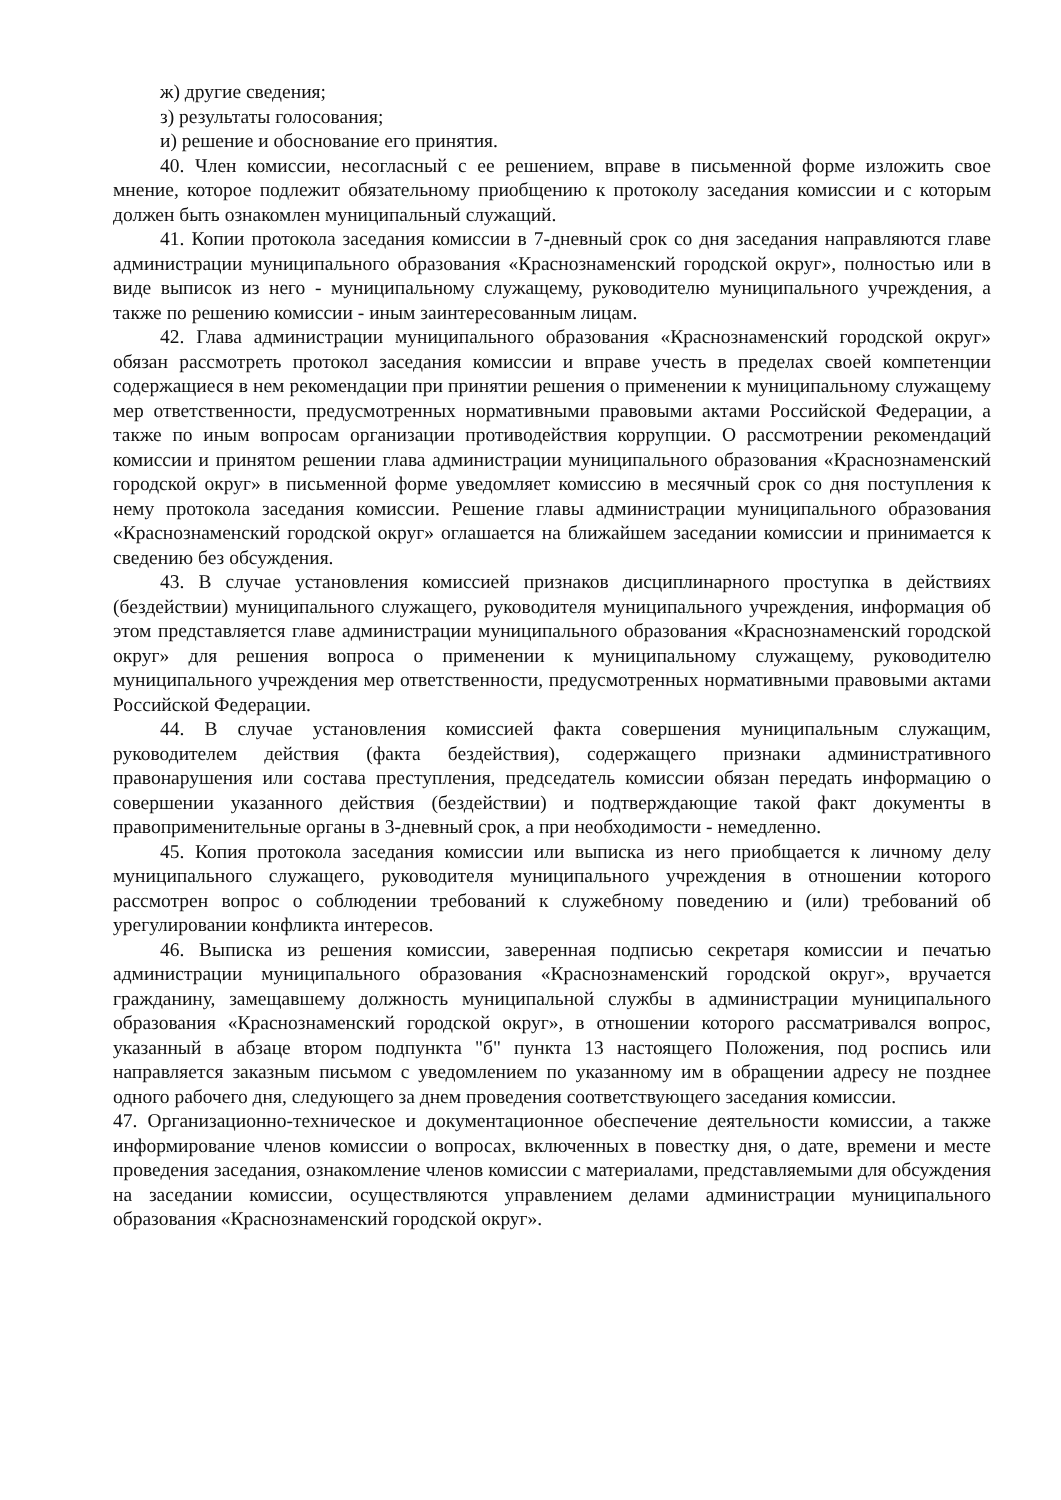ж) другие сведения;
з) результаты голосования;
и) решение и обоснование его принятия.
40. Член комиссии, несогласный с ее решением, вправе в письменной форме изложить свое мнение, которое подлежит обязательному приобщению к протоколу заседания комиссии и с которым должен быть ознакомлен муниципальный служащий.
41. Копии протокола заседания комиссии в 7-дневный срок со дня заседания направляются главе администрации муниципального образования «Краснознаменский городской округ», полностью или в виде выписок из него - муниципальному служащему, руководителю муниципального учреждения, а также по решению комиссии - иным заинтересованным лицам.
42. Глава администрации муниципального образования «Краснознаменский городской округ» обязан рассмотреть протокол заседания комиссии и вправе учесть в пределах своей компетенции содержащиеся в нем рекомендации при принятии решения о применении к муниципальному служащему мер ответственности, предусмотренных нормативными правовыми актами Российской Федерации, а также по иным вопросам организации противодействия коррупции. О рассмотрении рекомендаций комиссии и принятом решении глава администрации муниципального образования «Краснознаменский городской округ» в письменной форме уведомляет комиссию в месячный срок со дня поступления к нему протокола заседания комиссии. Решение главы администрации муниципального образования «Краснознаменский городской округ» оглашается на ближайшем заседании комиссии и принимается к сведению без обсуждения.
43. В случае установления комиссией признаков дисциплинарного проступка в действиях (бездействии) муниципального служащего, руководителя муниципального учреждения, информация об этом представляется главе администрации муниципального образования «Краснознаменский городской округ» для решения вопроса о применении к муниципальному служащему, руководителю муниципального учреждения мер ответственности, предусмотренных нормативными правовыми актами Российской Федерации.
44. В случае установления комиссией факта совершения муниципальным служащим, руководителем действия (факта бездействия), содержащего признаки административного правонарушения или состава преступления, председатель комиссии обязан передать информацию о совершении указанного действия (бездействии) и подтверждающие такой факт документы в правоприменительные органы в 3-дневный срок, а при необходимости - немедленно.
45. Копия протокола заседания комиссии или выписка из него приобщается к личному делу муниципального служащего, руководителя муниципального учреждения в отношении которого рассмотрен вопрос о соблюдении требований к служебному поведению и (или) требований об урегулировании конфликта интересов.
46. Выписка из решения комиссии, заверенная подписью секретаря комиссии и печатью администрации муниципального образования «Краснознаменский городской округ», вручается гражданину, замещавшему должность муниципальной службы в администрации муниципального образования «Краснознаменский городской округ», в отношении которого рассматривался вопрос, указанный в абзаце втором подпункта "б" пункта 13 настоящего Положения, под роспись или направляется заказным письмом с уведомлением по указанному им в обращении адресу не позднее одного рабочего дня, следующего за днем проведения соответствующего заседания комиссии.
47. Организационно-техническое и документационное обеспечение деятельности комиссии, а также информирование членов комиссии о вопросах, включенных в повестку дня, о дате, времени и месте проведения заседания, ознакомление членов комиссии с материалами, представляемыми для обсуждения на заседании комиссии, осуществляются управлением делами администрации муниципального образования «Краснознаменский городской округ».